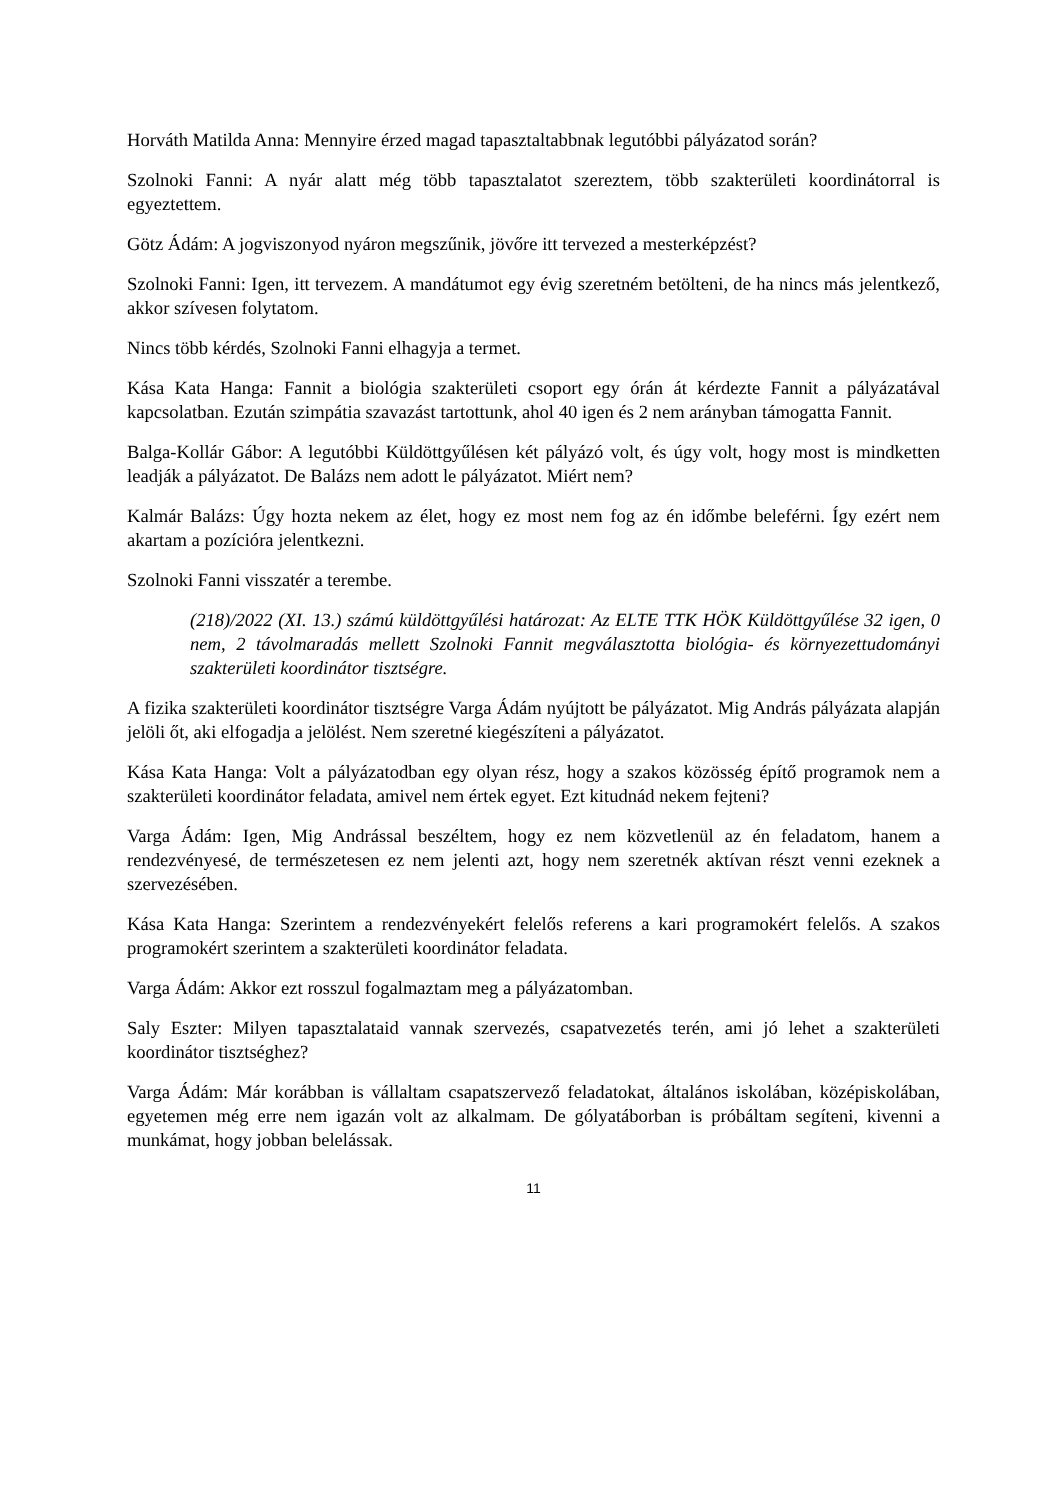Horváth Matilda Anna: Mennyire érzed magad tapasztaltabbnak legutóbbi pályázatod során?
Szolnoki Fanni: A nyár alatt még több tapasztalatot szereztem, több szakterületi koordinátorral is egyeztettem.
Götz Ádám: A jogviszonyod nyáron megszűnik, jövőre itt tervezed a mesterképzést?
Szolnoki Fanni: Igen, itt tervezem. A mandátumot egy évig szeretném betölteni, de ha nincs más jelentkező, akkor szívesen folytatom.
Nincs több kérdés, Szolnoki Fanni elhagyja a termet.
Kása Kata Hanga: Fannit a biológia szakterületi csoport egy órán át kérdezte Fannit a pályázatával kapcsolatban. Ezután szimpátia szavazást tartottunk, ahol 40 igen és 2 nem arányban támogatta Fannit.
Balga-Kollár Gábor: A legutóbbi Küldöttgyűlésen két pályázó volt, és úgy volt, hogy most is mindketten leadják a pályázatot. De Balázs nem adott le pályázatot. Miért nem?
Kalmár Balázs: Úgy hozta nekem az élet, hogy ez most nem fog az én időmbe beleférni. Így ezért nem akartam a pozícióra jelentkezni.
Szolnoki Fanni visszatér a terembe.
(218)/2022 (XI. 13.) számú küldöttgyűlési határozat: Az ELTE TTK HÖK Küldöttgyűlése 32 igen, 0 nem, 2 távolmaradás mellett Szolnoki Fannit megválasztotta biológia- és környezettudományi szakterületi koordinátor tisztségre.
A fizika szakterületi koordinátor tisztségre Varga Ádám nyújtott be pályázatot. Mig András pályázata alapján jelöli őt, aki elfogadja a jelölést. Nem szeretné kiegészíteni a pályázatot.
Kása Kata Hanga: Volt a pályázatodban egy olyan rész, hogy a szakos közösség építő programok nem a szakterületi koordinátor feladata, amivel nem értek egyet. Ezt kitudnád nekem fejteni?
Varga Ádám: Igen, Mig Andrással beszéltem, hogy ez nem közvetlenül az én feladatom, hanem a rendezvényesé, de természetesen ez nem jelenti azt, hogy nem szeretnék aktívan részt venni ezeknek a szervezésében.
Kása Kata Hanga: Szerintem a rendezvényekért felelős referens a kari programokért felelős. A szakos programokért szerintem a szakterületi koordinátor feladata.
Varga Ádám: Akkor ezt rosszul fogalmaztam meg a pályázatomban.
Saly Eszter: Milyen tapasztalataid vannak szervezés, csapatvezetés terén, ami jó lehet a szakterületi koordinátor tisztséghez?
Varga Ádám: Már korábban is vállaltam csapatszervező feladatokat, általános iskolában, középiskolában, egyetemen még erre nem igazán volt az alkalmam. De gólyatáborban is próbáltam segíteni, kivenni a munkámat, hogy jobban belelássak.
11